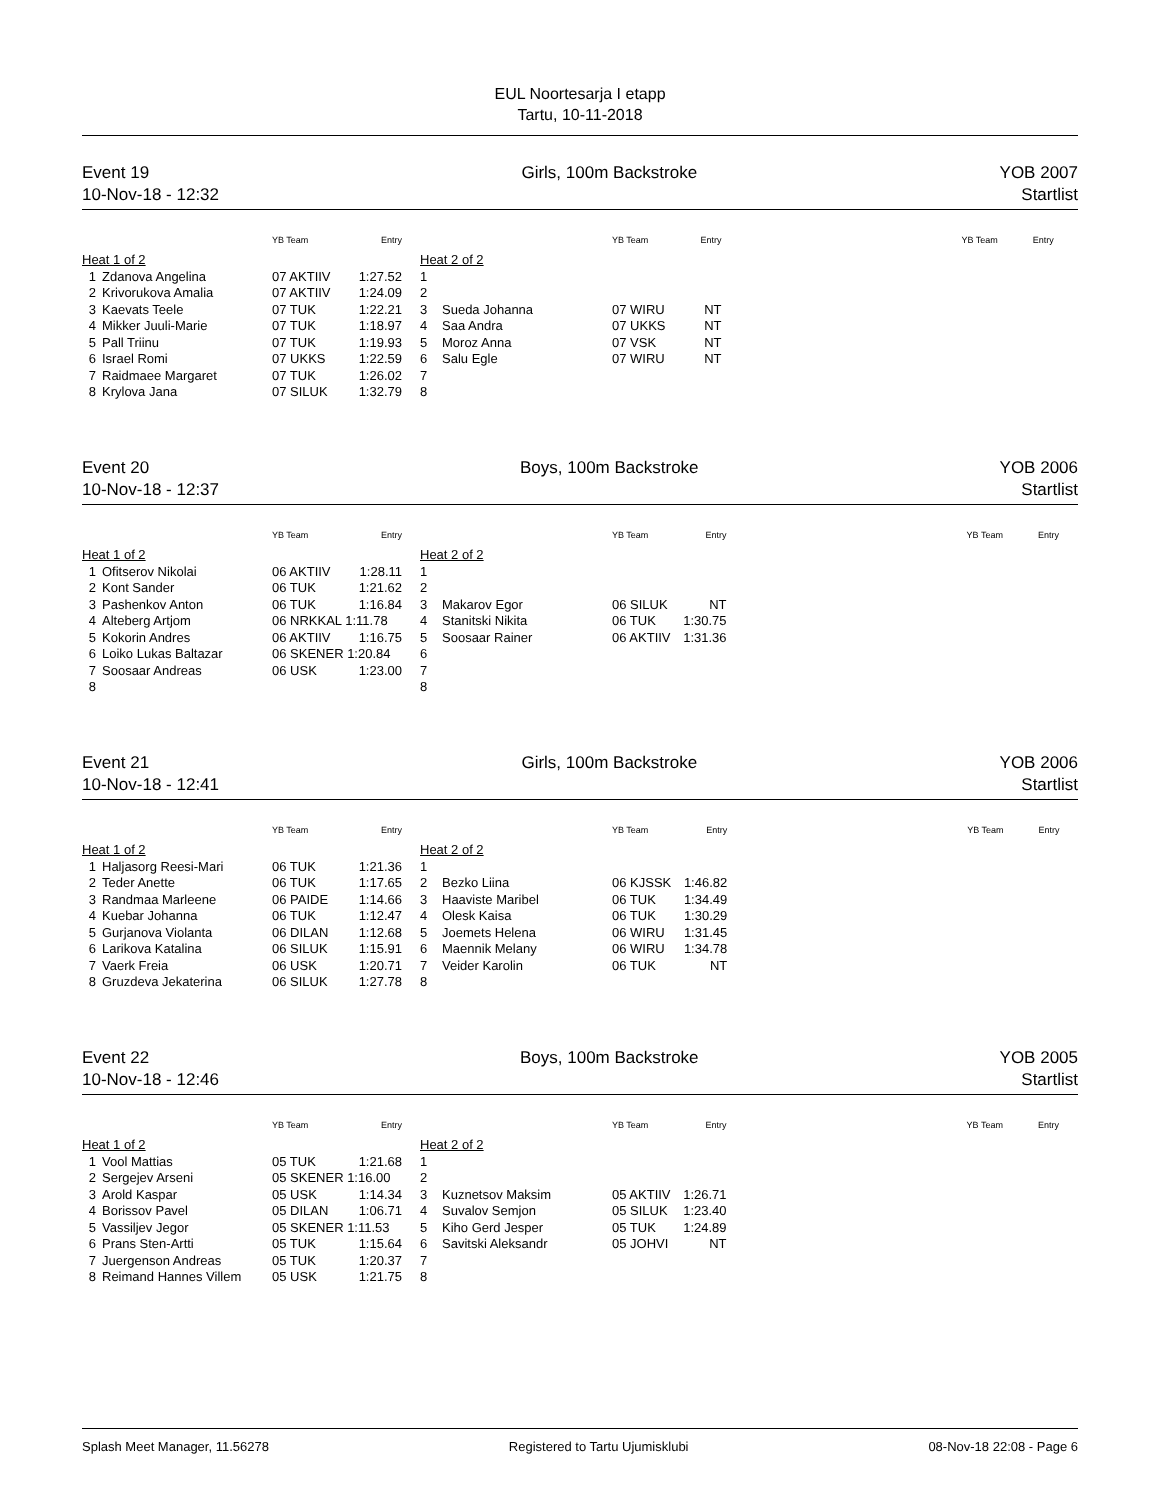EUL Noortesarja I etapp
Tartu, 10-11-2018
Event 19
10-Nov-18 - 12:32
Girls, 100m Backstroke YOB 2007
Startlist
| | | YB Team | Entry | | | | YB Team | Entry | | YB Team | Entry |
| --- | --- | --- | --- | --- | --- | --- | --- | --- | --- | --- | --- |
| Heat 1 of 2 | | | | | Heat 2 of 2 | | | | | | |
| 1 | Zdanova Angelina | 07 AKTIIV | 1:27.52 | | 1 | | | | | | |
| 2 | Krivorukova Amalia | 07 AKTIIV | 1:24.09 | | 2 | | | | | | |
| 3 | Kaevats Teele | 07 TUK | 1:22.21 | | 3 | Sueda Johanna | 07 WIRU | NT | | | |
| 4 | Mikker Juuli-Marie | 07 TUK | 1:18.97 | | 4 | Saa Andra | 07 UKKS | NT | | | |
| 5 | Pall Triinu | 07 TUK | 1:19.93 | | 5 | Moroz Anna | 07 VSK | NT | | | |
| 6 | Israel Romi | 07 UKKS | 1:22.59 | | 6 | Salu Egle | 07 WIRU | NT | | | |
| 7 | Raidmaee Margaret | 07 TUK | 1:26.02 | | 7 | | | | | | |
| 8 | Krylova Jana | 07 SILUK | 1:32.79 | | 8 | | | | | | |
Event 20
10-Nov-18 - 12:37
Boys, 100m Backstroke YOB 2006
Startlist
| | | YB Team | Entry | | | | YB Team | Entry | | YB Team | Entry |
| --- | --- | --- | --- | --- | --- | --- | --- | --- | --- | --- | --- |
| Heat 1 of 2 | | | | | Heat 2 of 2 | | | | | | |
| 1 | Ofitserov Nikolai | 06 AKTIIV | 1:28.11 | | 1 | | | | | | |
| 2 | Kont Sander | 06 TUK | 1:21.62 | | 2 | | | | | | |
| 3 | Pashenkov Anton | 06 TUK | 1:16.84 | | 3 | Makarov Egor | 06 SILUK | NT | | | |
| 4 | Alteberg Artjom | 06 NRKKAL 1:11.78 | | | 4 | Stanitski Nikita | 06 TUK | 1:30.75 | | | |
| 5 | Kokorin Andres | 06 AKTIIV | 1:16.75 | | 5 | Soosaar Rainer | 06 AKTIIV | 1:31.36 | | | |
| 6 | Loiko Lukas Baltazar | 06 SKENER 1:20.84 | | | 6 | | | | | | |
| 7 | Soosaar Andreas | 06 USK | 1:23.00 | | 7 | | | | | | |
| 8 | | | | | 8 | | | | | | |
Event 21
10-Nov-18 - 12:41
Girls, 100m Backstroke YOB 2006
Startlist
| | | YB Team | Entry | | | | YB Team | Entry | | YB Team | Entry |
| --- | --- | --- | --- | --- | --- | --- | --- | --- | --- | --- | --- |
| Heat 1 of 2 | | | | | Heat 2 of 2 | | | | | | |
| 1 | Haljasorg Reesi-Mari | 06 TUK | 1:21.36 | | 1 | | | | | | |
| 2 | Teder Anette | 06 TUK | 1:17.65 | | 2 | Bezko Liina | 06 KJSSK | 1:46.82 | | | |
| 3 | Randmaa Marleene | 06 PAIDE | 1:14.66 | | 3 | Haaviste Maribel | 06 TUK | 1:34.49 | | | |
| 4 | Kuebar Johanna | 06 TUK | 1:12.47 | | 4 | Olesk Kaisa | 06 TUK | 1:30.29 | | | |
| 5 | Gurjanova Violanta | 06 DILAN | 1:12.68 | | 5 | Joemets Helena | 06 WIRU | 1:31.45 | | | |
| 6 | Larikova Katalina | 06 SILUK | 1:15.91 | | 6 | Maennik Melany | 06 WIRU | 1:34.78 | | | |
| 7 | Vaerk Freia | 06 USK | 1:20.71 | | 7 | Veider Karolin | 06 TUK | NT | | | |
| 8 | Gruzdeva Jekaterina | 06 SILUK | 1:27.78 | | 8 | | | | | | |
Event 22
10-Nov-18 - 12:46
Boys, 100m Backstroke YOB 2005
Startlist
| | | YB Team | Entry | | | | YB Team | Entry | | YB Team | Entry |
| --- | --- | --- | --- | --- | --- | --- | --- | --- | --- | --- | --- |
| Heat 1 of 2 | | | | | Heat 2 of 2 | | | | | | |
| 1 | Vool Mattias | 05 TUK | 1:21.68 | | 1 | | | | | | |
| 2 | Sergejev Arseni | 05 SKENER 1:16.00 | | | 2 | | | | | | |
| 3 | Arold Kaspar | 05 USK | 1:14.34 | | 3 | Kuznetsov Maksim | 05 AKTIIV | 1:26.71 | | | |
| 4 | Borissov Pavel | 05 DILAN | 1:06.71 | | 4 | Suvalov Semjon | 05 SILUK | 1:23.40 | | | |
| 5 | Vassiljev Jegor | 05 SKENER 1:11.53 | | | 5 | Kiho Gerd Jesper | 05 TUK | 1:24.89 | | | |
| 6 | Prans Sten-Artti | 05 TUK | 1:15.64 | | 6 | Savitski Aleksandr | 05 JOHVI | NT | | | |
| 7 | Juergenson Andreas | 05 TUK | 1:20.37 | | 7 | | | | | | |
| 8 | Reimand Hannes Villem | 05 USK | 1:21.75 | | 8 | | | | | | |
Splash Meet Manager, 11.56278 Registered to Tartu Ujumisklubi 08-Nov-18 22:08 - Page 6